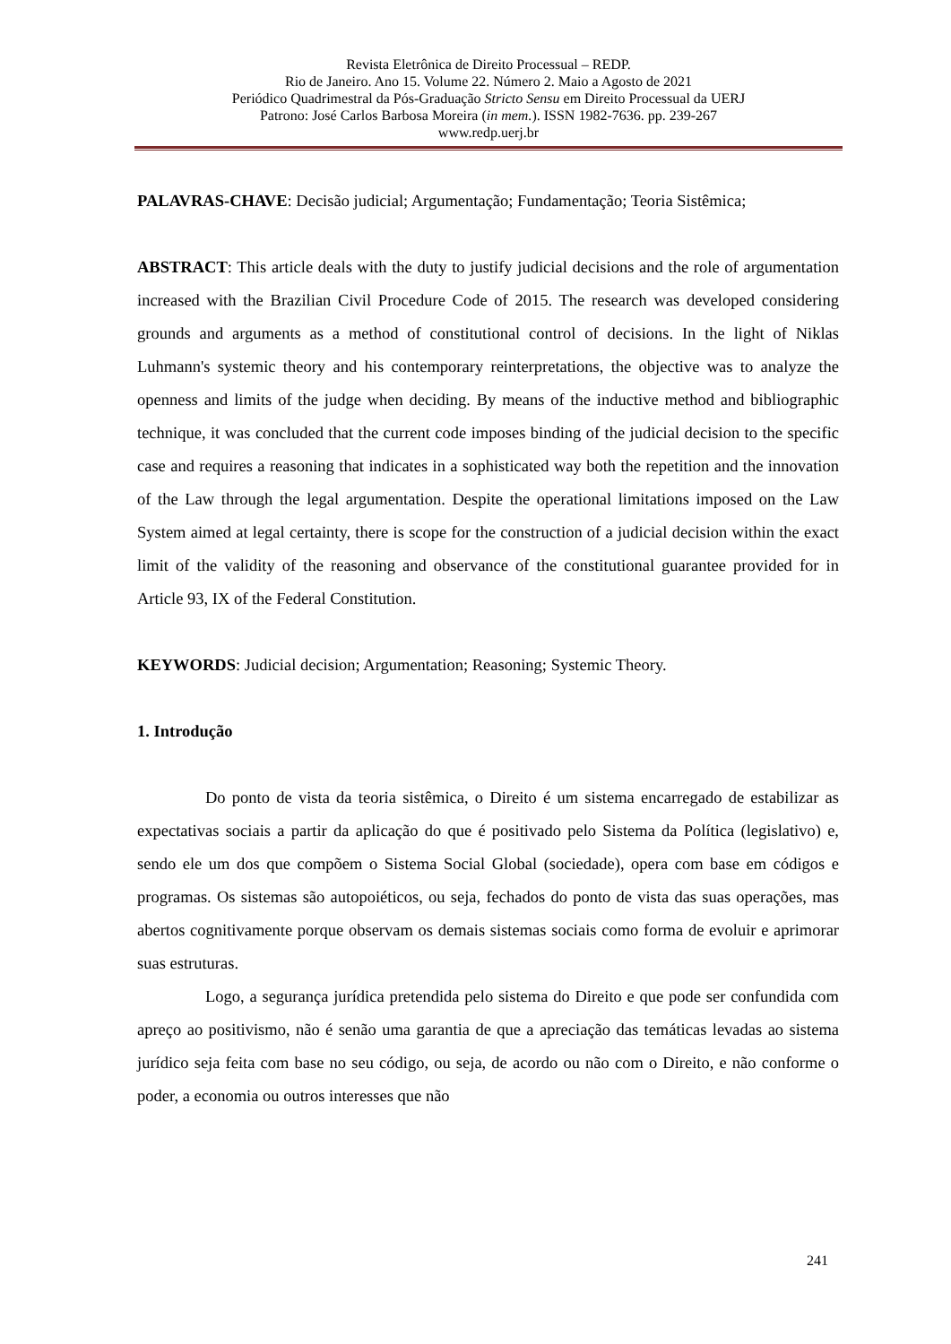Revista Eletrônica de Direito Processual – REDP.
Rio de Janeiro. Ano 15. Volume 22. Número 2. Maio a Agosto de 2021
Periódico Quadrimestral da Pós-Graduação Stricto Sensu em Direito Processual da UERJ
Patrono: José Carlos Barbosa Moreira (in mem.). ISSN 1982-7636. pp. 239-267
www.redp.uerj.br
PALAVRAS-CHAVE: Decisão judicial; Argumentação; Fundamentação; Teoria Sistêmica;
ABSTRACT: This article deals with the duty to justify judicial decisions and the role of argumentation increased with the Brazilian Civil Procedure Code of 2015. The research was developed considering grounds and arguments as a method of constitutional control of decisions. In the light of Niklas Luhmann's systemic theory and his contemporary reinterpretations, the objective was to analyze the openness and limits of the judge when deciding. By means of the inductive method and bibliographic technique, it was concluded that the current code imposes binding of the judicial decision to the specific case and requires a reasoning that indicates in a sophisticated way both the repetition and the innovation of the Law through the legal argumentation. Despite the operational limitations imposed on the Law System aimed at legal certainty, there is scope for the construction of a judicial decision within the exact limit of the validity of the reasoning and observance of the constitutional guarantee provided for in Article 93, IX of the Federal Constitution.
KEYWORDS: Judicial decision; Argumentation; Reasoning; Systemic Theory.
1. Introdução
Do ponto de vista da teoria sistêmica, o Direito é um sistema encarregado de estabilizar as expectativas sociais a partir da aplicação do que é positivado pelo Sistema da Política (legislativo) e, sendo ele um dos que compõem o Sistema Social Global (sociedade), opera com base em códigos e programas. Os sistemas são autopoiéticos, ou seja, fechados do ponto de vista das suas operações, mas abertos cognitivamente porque observam os demais sistemas sociais como forma de evoluir e aprimorar suas estruturas.
Logo, a segurança jurídica pretendida pelo sistema do Direito e que pode ser confundida com apreço ao positivismo, não é senão uma garantia de que a apreciação das temáticas levadas ao sistema jurídico seja feita com base no seu código, ou seja, de acordo ou não com o Direito, e não conforme o poder, a economia ou outros interesses que não
241